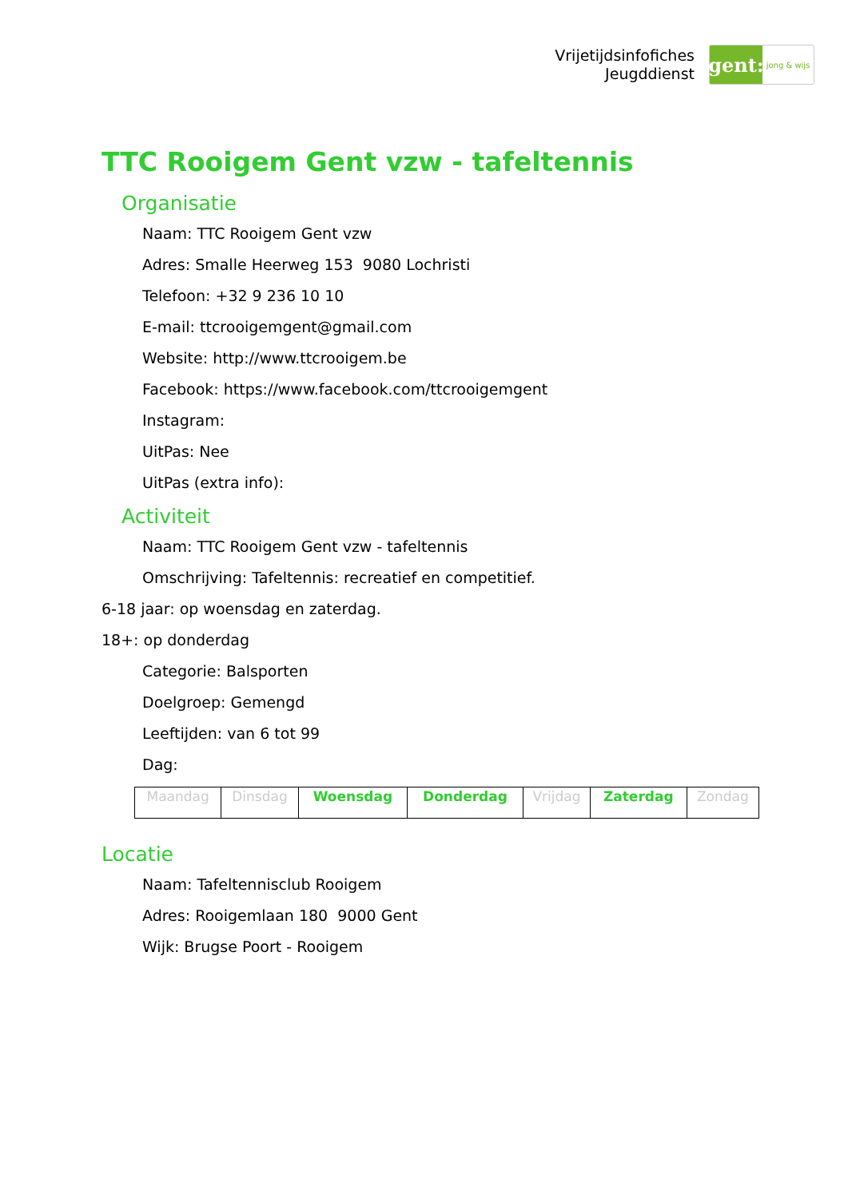Vrijetijdsinfofiches
Jeugddienst
gent:
jong & wijs
TTC Rooigem Gent vzw - tafeltennis
Organisatie
Naam: TTC Rooigem Gent vzw
Adres: Smalle Heerweg 153 9080 Lochristi
Telefoon: +32 9 236 10 10
E-mail: ttcrooigemgent@gmail.com
Website: http://www.ttcrooigem.be
Facebook: https://www.facebook.com/ttcrooigemgent
Instagram:
UitPas: Nee
UitPas (extra info):
Activiteit
Naam: TTC Rooigem Gent vzw - tafeltennis
Omschrijving: Tafeltennis: recreatief en competitief.
6-18 jaar: op woensdag en zaterdag.
18+: op donderdag
Categorie: Balsporten
Doelgroep: Gemengd
Leeftijden: van 6 tot 99
Dag:
| Maandag | Dinsdag | Woensdag | Donderdag | Vrijdag | Zaterdag | Zondag |
Locatie
Naam: Tafeltennisclub Rooigem
Adres: Rooigemlaan 180 9000 Gent
Wijk: Brugse Poort - Rooigem